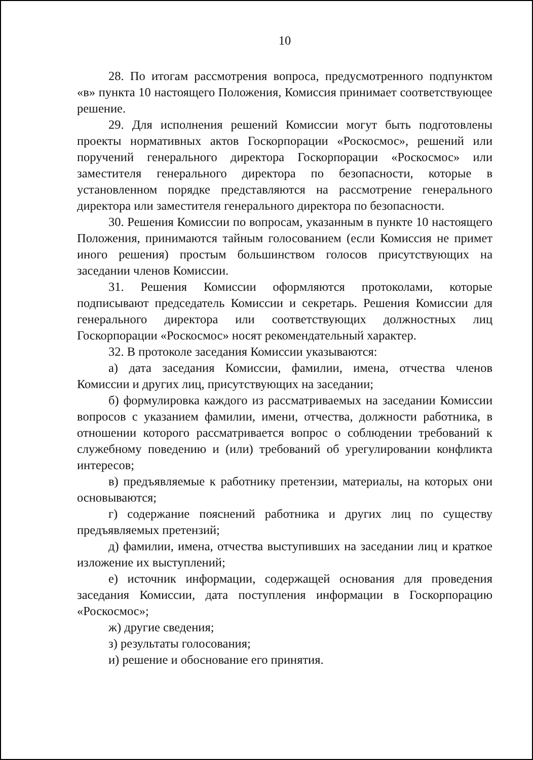10
28. По итогам рассмотрения вопроса, предусмотренного подпунктом «в» пункта 10 настоящего Положения, Комиссия принимает соответствующее решение.
29. Для исполнения решений Комиссии могут быть подготовлены проекты нормативных актов Госкорпорации «Роскосмос», решений или поручений генерального директора Госкорпорации «Роскосмос» или заместителя генерального директора по безопасности, которые в установленном порядке представляются на рассмотрение генерального директора или заместителя генерального директора по безопасности.
30. Решения Комиссии по вопросам, указанным в пункте 10 настоящего Положения, принимаются тайным голосованием (если Комиссия не примет иного решения) простым большинством голосов присутствующих на заседании членов Комиссии.
31. Решения Комиссии оформляются протоколами, которые подписывают председатель Комиссии и секретарь. Решения Комиссии для генерального директора или соответствующих должностных лиц Госкорпорации «Роскосмос» носят рекомендательный характер.
32. В протоколе заседания Комиссии указываются:
а) дата заседания Комиссии, фамилии, имена, отчества членов Комиссии и других лиц, присутствующих на заседании;
б) формулировка каждого из рассматриваемых на заседании Комиссии вопросов с указанием фамилии, имени, отчества, должности работника, в отношении которого рассматривается вопрос о соблюдении требований к служебному поведению и (или) требований об урегулировании конфликта интересов;
в) предъявляемые к работнику претензии, материалы, на которых они основываются;
г) содержание пояснений работника и других лиц по существу предъявляемых претензий;
д) фамилии, имена, отчества выступивших на заседании лиц и краткое изложение их выступлений;
е) источник информации, содержащей основания для проведения заседания Комиссии, дата поступления информации в Госкорпорацию «Роскосмос»;
ж) другие сведения;
з) результаты голосования;
и) решение и обоснование его принятия.